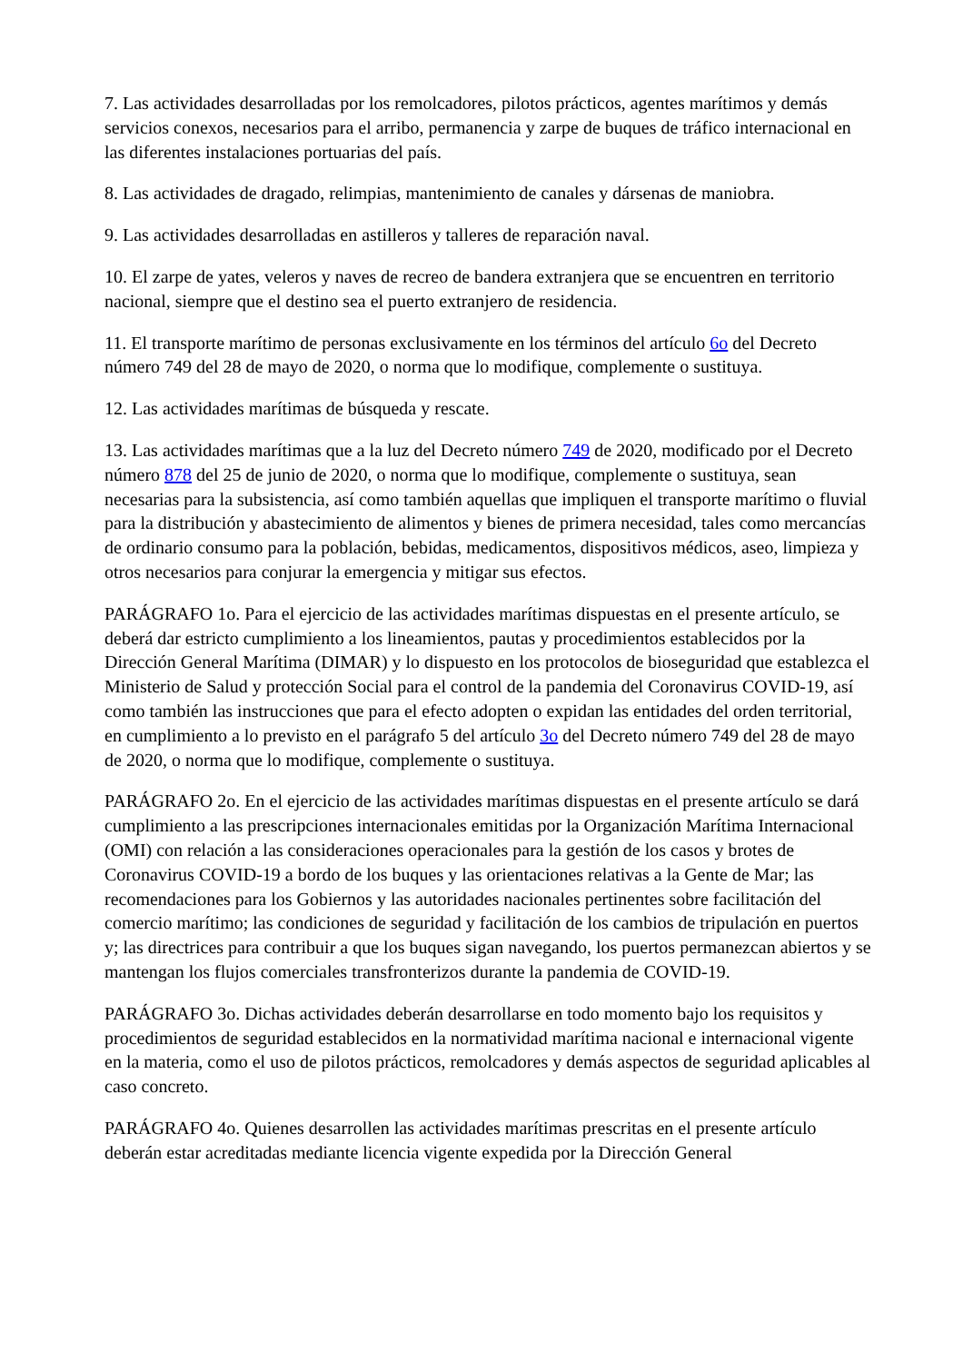7. Las actividades desarrolladas por los remolcadores, pilotos prácticos, agentes marítimos y demás servicios conexos, necesarios para el arribo, permanencia y zarpe de buques de tráfico internacional en las diferentes instalaciones portuarias del país.
8. Las actividades de dragado, relimpias, mantenimiento de canales y dársenas de maniobra.
9. Las actividades desarrolladas en astilleros y talleres de reparación naval.
10. El zarpe de yates, veleros y naves de recreo de bandera extranjera que se encuentren en territorio nacional, siempre que el destino sea el puerto extranjero de residencia.
11. El transporte marítimo de personas exclusivamente en los términos del artículo 6o del Decreto número 749 del 28 de mayo de 2020, o norma que lo modifique, complemente o sustituya.
12. Las actividades marítimas de búsqueda y rescate.
13. Las actividades marítimas que a la luz del Decreto número 749 de 2020, modificado por el Decreto número 878 del 25 de junio de 2020, o norma que lo modifique, complemente o sustituya, sean necesarias para la subsistencia, así como también aquellas que impliquen el transporte marítimo o fluvial para la distribución y abastecimiento de alimentos y bienes de primera necesidad, tales como mercancías de ordinario consumo para la población, bebidas, medicamentos, dispositivos médicos, aseo, limpieza y otros necesarios para conjurar la emergencia y mitigar sus efectos.
PARÁGRAFO 1o. Para el ejercicio de las actividades marítimas dispuestas en el presente artículo, se deberá dar estricto cumplimiento a los lineamientos, pautas y procedimientos establecidos por la Dirección General Marítima (DIMAR) y lo dispuesto en los protocolos de bioseguridad que establezca el Ministerio de Salud y protección Social para el control de la pandemia del Coronavirus COVID-19, así como también las instrucciones que para el efecto adopten o expidan las entidades del orden territorial, en cumplimiento a lo previsto en el parágrafo 5 del artículo 3o del Decreto número 749 del 28 de mayo de 2020, o norma que lo modifique, complemente o sustituya.
PARÁGRAFO 2o. En el ejercicio de las actividades marítimas dispuestas en el presente artículo se dará cumplimiento a las prescripciones internacionales emitidas por la Organización Marítima Internacional (OMI) con relación a las consideraciones operacionales para la gestión de los casos y brotes de Coronavirus COVID-19 a bordo de los buques y las orientaciones relativas a la Gente de Mar; las recomendaciones para los Gobiernos y las autoridades nacionales pertinentes sobre facilitación del comercio marítimo; las condiciones de seguridad y facilitación de los cambios de tripulación en puertos y; las directrices para contribuir a que los buques sigan navegando, los puertos permanezcan abiertos y se mantengan los flujos comerciales transfronterizos durante la pandemia de COVID-19.
PARÁGRAFO 3o. Dichas actividades deberán desarrollarse en todo momento bajo los requisitos y procedimientos de seguridad establecidos en la normatividad marítima nacional e internacional vigente en la materia, como el uso de pilotos prácticos, remolcadores y demás aspectos de seguridad aplicables al caso concreto.
PARÁGRAFO 4o. Quienes desarrollen las actividades marítimas prescritas en el presente artículo deberán estar acreditadas mediante licencia vigente expedida por la Dirección General